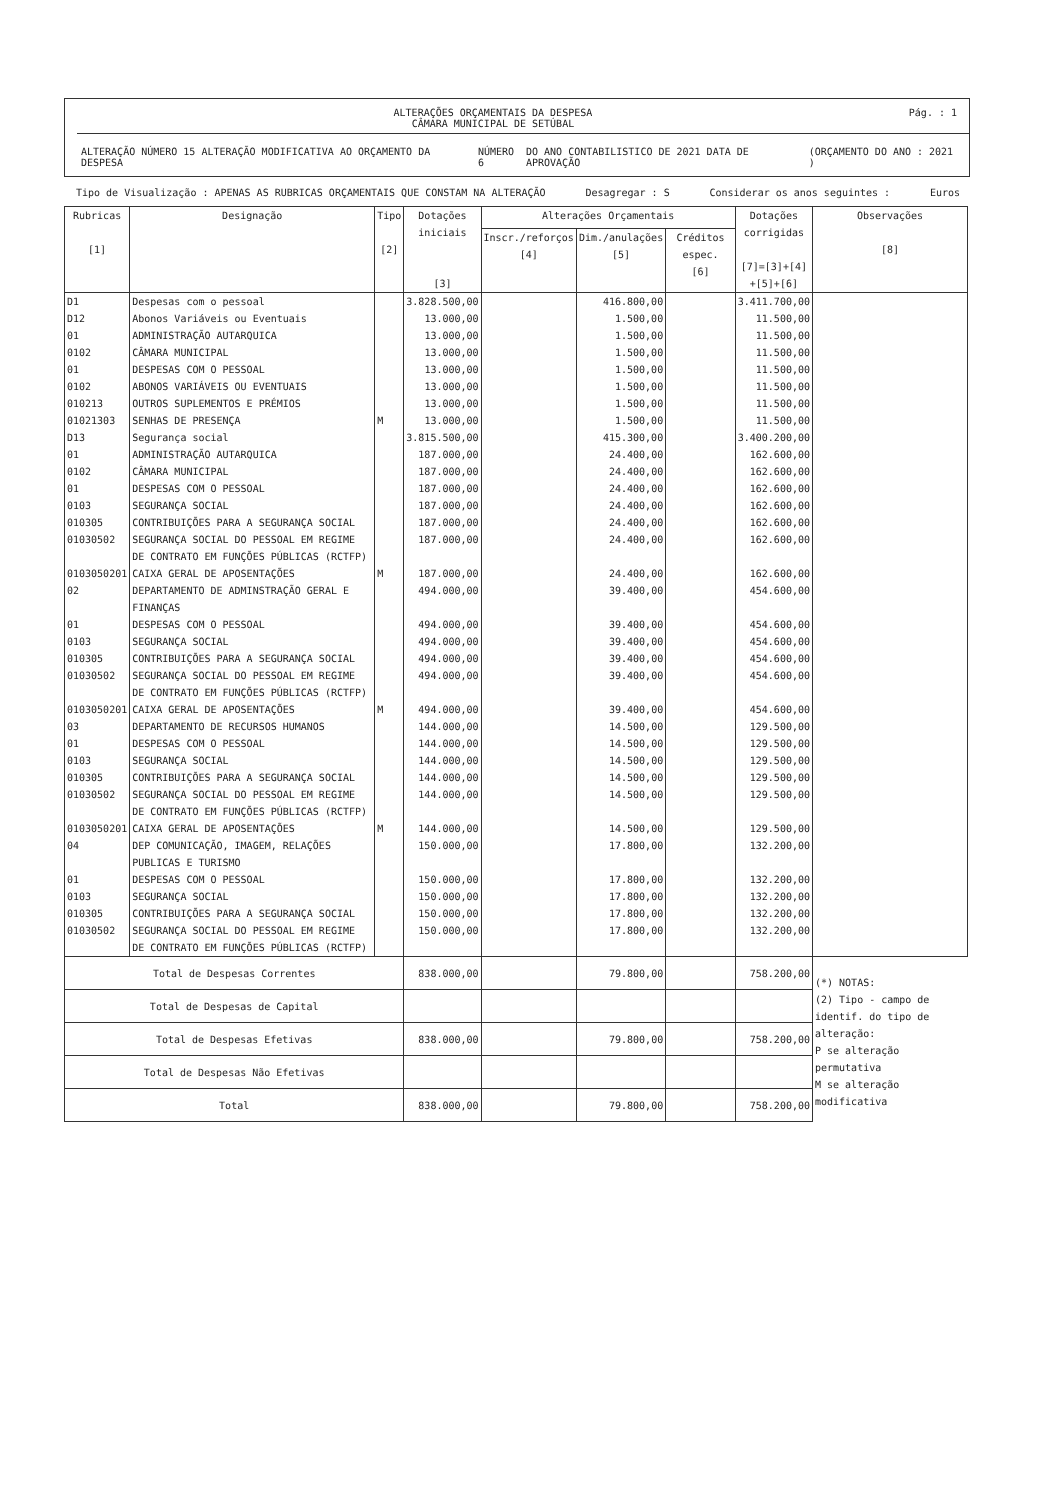ALTERAÇÕES ORÇAMENTAIS DA DESPESA
CÂMARA MUNICIPAL DE SETÚBAL
Pág. : 1
ALTERAÇÃO NÚMERO 15 ALTERAÇÃO MODIFICATIVA AO ORÇAMENTO DA DESPESA NÚMERO 6 DO ANO CONTABILISTICO DE 2021 DATA DE APROVAÇÃO (ORÇAMENTO DO ANO : 2021 )
Tipo de Visualização : APENAS AS RUBRICAS ORÇAMENTAIS QUE CONSTAM NA ALTERAÇÃO Desagregar : S Considerar os anos seguintes : Euros
| Rubricas [1] | Designação | Tipo [2] | Dotações iniciais [3] | Alterações Orçamentais | | | Dotações corrigidas [7]=[3]+[4] +[5]+[6] | Observações [8] |
| --- | --- | --- | --- | --- | --- | --- | --- | --- |
| | | | | Inscr./reforços [4] | Dim./anulações [5] | Créditos espec. [6] | | |
| D1 | Despesas com o pessoal | | 3.828.500,00 | | 416.800,00 | | 3.411.700,00 | |
| D12 | Abonos Variáveis ou Eventuais | | 13.000,00 | | 1.500,00 | | 11.500,00 | |
| 01 | ADMINISTRAÇÃO AUTARQUICA | | 13.000,00 | | 1.500,00 | | 11.500,00 | |
| 0102 | CÂMARA MUNICIPAL | | 13.000,00 | | 1.500,00 | | 11.500,00 | |
| 01 | DESPESAS COM O PESSOAL | | 13.000,00 | | 1.500,00 | | 11.500,00 | |
| 0102 | ABONOS VARIÁVEIS OU EVENTUAIS | | 13.000,00 | | 1.500,00 | | 11.500,00 | |
| 010213 | OUTROS SUPLEMENTOS E PRÉMIOS | | 13.000,00 | | 1.500,00 | | 11.500,00 | |
| 01021303 | SENHAS DE PRESENÇA | M | 13.000,00 | | 1.500,00 | | 11.500,00 | |
| D13 | Segurança social | | 3.815.500,00 | | 415.300,00 | | 3.400.200,00 | |
| 01 | ADMINISTRAÇÃO AUTARQUICA | | 187.000,00 | | 24.400,00 | | 162.600,00 | |
| 0102 | CÂMARA MUNICIPAL | | 187.000,00 | | 24.400,00 | | 162.600,00 | |
| 01 | DESPESAS COM O PESSOAL | | 187.000,00 | | 24.400,00 | | 162.600,00 | |
| 0103 | SEGURANÇA SOCIAL | | 187.000,00 | | 24.400,00 | | 162.600,00 | |
| 010305 | CONTRIBUIÇÕES PARA A SEGURANÇA SOCIAL | | 187.000,00 | | 24.400,00 | | 162.600,00 | |
| 01030502 | SEGURANÇA SOCIAL DO PESSOAL EM REGIME DE CONTRATO EM FUNÇÕES PÚBLICAS (RCTFP) | | 187.000,00 | | 24.400,00 | | 162.600,00 | |
| 0103050201 | CAIXA GERAL DE APOSENTAÇÕES | M | 187.000,00 | | 24.400,00 | | 162.600,00 | |
| 02 | DEPARTAMENTO DE ADMINSTRAÇÃO GERAL E FINANÇAS | | 494.000,00 | | 39.400,00 | | 454.600,00 | |
| 01 | DESPESAS COM O PESSOAL | | 494.000,00 | | 39.400,00 | | 454.600,00 | |
| 0103 | SEGURANÇA SOCIAL | | 494.000,00 | | 39.400,00 | | 454.600,00 | |
| 010305 | CONTRIBUIÇÕES PARA A SEGURANÇA SOCIAL | | 494.000,00 | | 39.400,00 | | 454.600,00 | |
| 01030502 | SEGURANÇA SOCIAL DO PESSOAL EM REGIME DE CONTRATO EM FUNÇÕES PÚBLICAS (RCTFP) | | 494.000,00 | | 39.400,00 | | 454.600,00 | |
| 0103050201 | CAIXA GERAL DE APOSENTAÇÕES | M | 494.000,00 | | 39.400,00 | | 454.600,00 | |
| 03 | DEPARTAMENTO DE RECURSOS HUMANOS | | 144.000,00 | | 14.500,00 | | 129.500,00 | |
| 01 | DESPESAS COM O PESSOAL | | 144.000,00 | | 14.500,00 | | 129.500,00 | |
| 0103 | SEGURANÇA SOCIAL | | 144.000,00 | | 14.500,00 | | 129.500,00 | |
| 010305 | CONTRIBUIÇÕES PARA A SEGURANÇA SOCIAL | | 144.000,00 | | 14.500,00 | | 129.500,00 | |
| 01030502 | SEGURANÇA SOCIAL DO PESSOAL EM REGIME DE CONTRATO EM FUNÇÕES PÚBLICAS (RCTFP) | | 144.000,00 | | 14.500,00 | | 129.500,00 | |
| 0103050201 | CAIXA GERAL DE APOSENTAÇÕES | M | 144.000,00 | | 14.500,00 | | 129.500,00 | |
| 04 | DEP COMUNICAÇÃO, IMAGEM, RELAÇÕES PUBLICAS E TURISMO | | 150.000,00 | | 17.800,00 | | 132.200,00 | |
| 01 | DESPESAS COM O PESSOAL | | 150.000,00 | | 17.800,00 | | 132.200,00 | |
| 0103 | SEGURANÇA SOCIAL | | 150.000,00 | | 17.800,00 | | 132.200,00 | |
| 010305 | CONTRIBUIÇÕES PARA A SEGURANÇA SOCIAL | | 150.000,00 | | 17.800,00 | | 132.200,00 | |
| 01030502 | SEGURANÇA SOCIAL DO PESSOAL EM REGIME DE CONTRATO EM FUNÇÕES PÚBLICAS (RCTFP) | | 150.000,00 | | 17.800,00 | | 132.200,00 | |
| Total de Despesas Correntes | | | 838.000,00 | | 79.800,00 | | 758.200,00 | (*) NOTAS: (2) Tipo - campo de identif. do tipo de alteração: P se alteração permutativa M se alteração modificativa |
| Total de Despesas de Capital | | | | | | | | |
| Total de Despesas Efetivas | | | 838.000,00 | | 79.800,00 | | 758.200,00 | |
| Total de Despesas Não Efetivas | | | | | | | | |
| Total | | | 838.000,00 | | 79.800,00 | | 758.200,00 | |